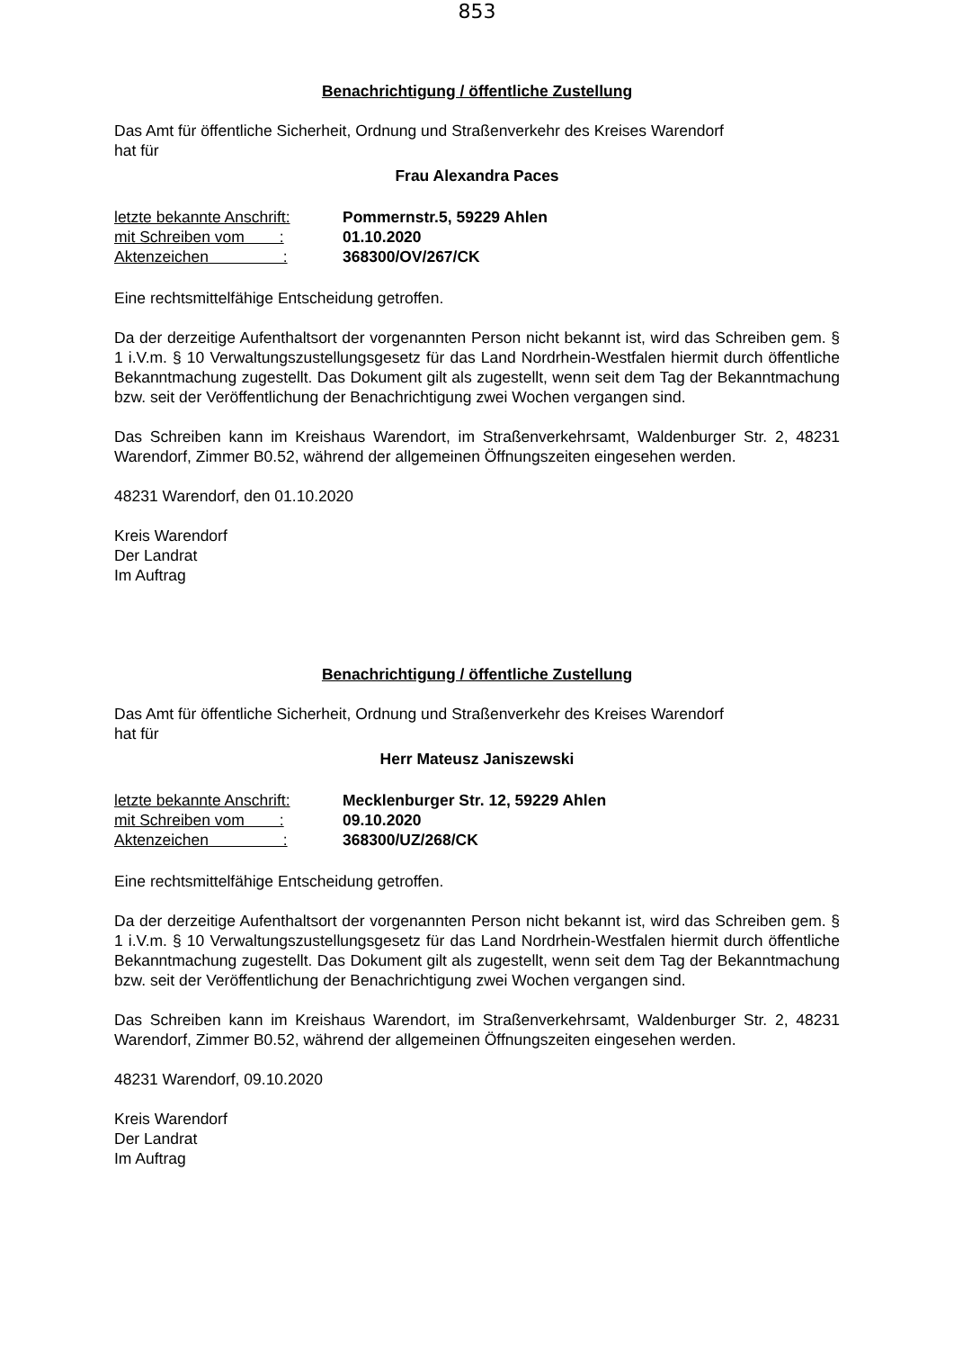853
Benachrichtigung / öffentliche Zustellung
Das Amt für öffentliche Sicherheit, Ordnung und Straßenverkehr des Kreises Warendorf
hat für
Frau Alexandra Paces
| letzte bekannte Anschrift: | Pommernstr.5, 59229 Ahlen |
| mit Schreiben vom : | 01.10.2020 |
| Aktenzeichen : | 368300/OV/267/CK |
Eine rechtsmittelfähige Entscheidung getroffen.
Da der derzeitige Aufenthaltsort der vorgenannten Person nicht bekannt ist, wird das Schreiben gem. § 1 i.V.m. § 10 Verwaltungszustellungsgesetz für das Land Nordrhein-Westfalen hiermit durch öffentliche Bekanntmachung zugestellt. Das Dokument gilt als zugestellt, wenn seit dem Tag der Bekanntmachung bzw. seit der Veröffentlichung der Benachrichtigung zwei Wochen vergangen sind.
Das Schreiben kann im Kreishaus Warendort, im Straßenverkehrsamt, Waldenburger Str. 2, 48231 Warendorf, Zimmer B0.52, während der allgemeinen Öffnungszeiten eingesehen werden.
48231 Warendorf, den 01.10.2020
Kreis Warendorf
Der Landrat
Im Auftrag
Benachrichtigung / öffentliche Zustellung
Das Amt für öffentliche Sicherheit, Ordnung und Straßenverkehr des Kreises Warendorf
hat für
Herr Mateusz Janiszewski
| letzte bekannte Anschrift: | Mecklenburger Str. 12, 59229 Ahlen |
| mit Schreiben vom : | 09.10.2020 |
| Aktenzeichen : | 368300/UZ/268/CK |
Eine rechtsmittelfähige Entscheidung getroffen.
Da der derzeitige Aufenthaltsort der vorgenannten Person nicht bekannt ist, wird das Schreiben gem. § 1 i.V.m. § 10 Verwaltungszustellungsgesetz für das Land Nordrhein-Westfalen hiermit durch öffentliche Bekanntmachung zugestellt. Das Dokument gilt als zugestellt, wenn seit dem Tag der Bekanntmachung bzw. seit der Veröffentlichung der Benachrichtigung zwei Wochen vergangen sind.
Das Schreiben kann im Kreishaus Warendort, im Straßenverkehrsamt, Waldenburger Str. 2, 48231 Warendorf, Zimmer B0.52, während der allgemeinen Öffnungszeiten eingesehen werden.
48231 Warendorf, 09.10.2020
Kreis Warendorf
Der Landrat
Im Auftrag